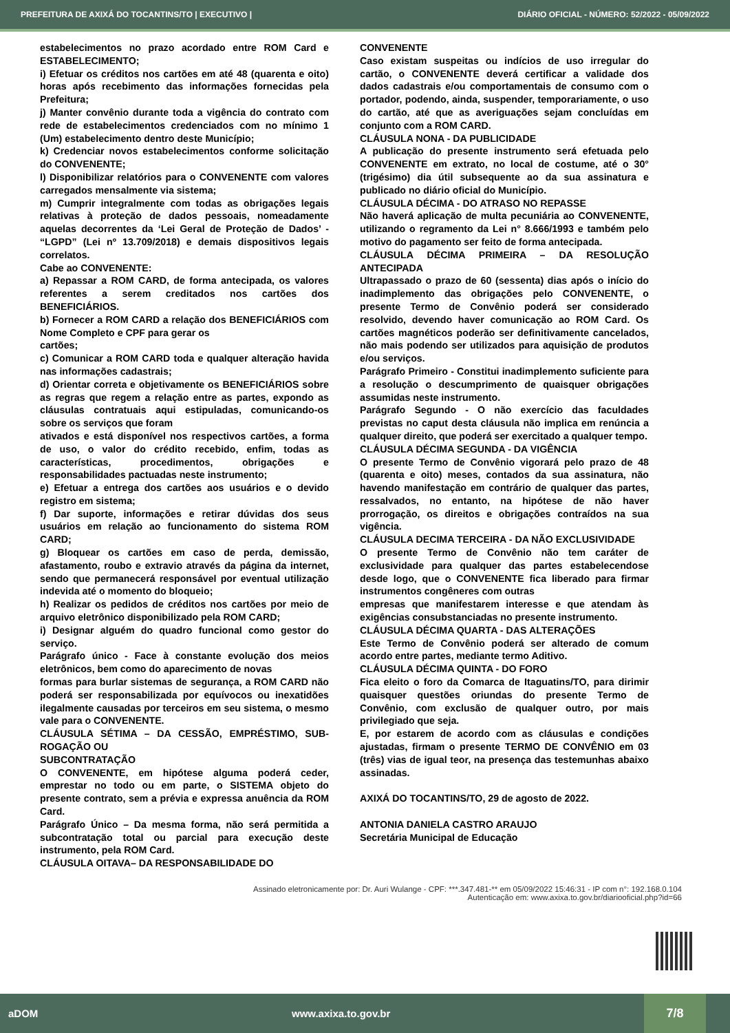PREFEITURA DE AXIXÁ DO TOCANTINS/TO | EXECUTIVO | DIÁRIO OFICIAL - NÚMERO: 52/2022 - 05/09/2022
estabelecimentos no prazo acordado entre ROM Card e ESTABELECIMENTO;
i) Efetuar os créditos nos cartões em até 48 (quarenta e oito) horas após recebimento das informações fornecidas pela Prefeitura;
j) Manter convênio durante toda a vigência do contrato com rede de estabelecimentos credenciados com no mínimo 1 (Um) estabelecimento dentro deste Município;
k) Credenciar novos estabelecimentos conforme solicitação do CONVENENTE;
l) Disponibilizar relatórios para o CONVENENTE com valores carregados mensalmente via sistema;
m) Cumprir integralmente com todas as obrigações legais relativas à proteção de dados pessoais, nomeadamente aquelas decorrentes da ‘Lei Geral de Proteção de Dados’ - “LGPD” (Lei nº 13.709/2018) e demais dispositivos legais correlatos.
Cabe ao CONVENENTE:
a) Repassar a ROM CARD, de forma antecipada, os valores referentes a serem creditados nos cartões dos BENEFICIÁRIOS.
b) Fornecer a ROM CARD a relação dos BENEFICIÁRIOS com Nome Completo e CPF para gerar os
cartões;
c) Comunicar a ROM CARD toda e qualquer alteração havida nas informações cadastrais;
d) Orientar correta e objetivamente os BENEFICIÁRIOS sobre as regras que regem a relação entre as partes, expondo as cláusulas contratuais aqui estipuladas, comunicando-os sobre os serviços que foram
ativados e está disponível nos respectivos cartões, a forma de uso, o valor do crédito recebido, enfim, todas as características, procedimentos, obrigações e responsabilidades pactuadas neste instrumento;
e) Efetuar a entrega dos cartões aos usuários e o devido registro em sistema;
f) Dar suporte, informações e retirar dúvidas dos seus usuários em relação ao funcionamento do sistema ROM CARD;
g) Bloquear os cartões em caso de perda, demissão, afastamento, roubo e extravio através da página da internet, sendo que permanecerá responsável por eventual utilização indevida até o momento do bloqueio;
h) Realizar os pedidos de créditos nos cartões por meio de arquivo eletrônico disponibilizado pela ROM CARD;
i) Designar alguém do quadro funcional como gestor do serviço.
Parágrafo único - Face à constante evolução dos meios eletrônicos, bem como do aparecimento de novas
formas para burlar sistemas de segurança, a ROM CARD não poderá ser responsabilizada por equívocos ou inexatidões ilegalmente causadas por terceiros em seu sistema, o mesmo vale para o CONVENENTE.
CLÁUSULA SÉTIMA – DA CESSÃO, EMPRÉSTIMO, SUB-ROGAÇÃO OU
SUBCONTRATAÇÃO
O CONVENENTE, em hipótese alguma poderá ceder, emprestar no todo ou em parte, o SISTEMA objeto do presente contrato, sem a prévia e expressa anuência da ROM Card.
Parágrafo Único – Da mesma forma, não será permitida a subcontratação total ou parcial para execução deste instrumento, pela ROM Card.
CLÁUSULA OITAVA– DA RESPONSABILIDADE DO
CONVENENTE
Caso existam suspeitas ou indícios de uso irregular do cartão, o CONVENENTE deverá certificar a validade dos dados cadastrais e/ou comportamentais de consumo com o portador, podendo, ainda, suspender, temporariamente, o uso do cartão, até que as averiguações sejam concluídas em conjunto com a ROM CARD.
CLÁUSULA NONA - DA PUBLICIDADE
A publicação do presente instrumento será efetuada pelo CONVENENTE em extrato, no local de costume, até o 30° (trigésimo) dia útil subsequente ao da sua assinatura e publicado no diário oficial do Município.
CLÁUSULA DÉCIMA - DO ATRASO NO REPASSE
Não haverá aplicação de multa pecuniária ao CONVENENTE, utilizando o regramento da Lei n° 8.666/1993 e também pelo motivo do pagamento ser feito de forma antecipada.
CLÁUSULA DÉCIMA PRIMEIRA – DA RESOLUÇÃO ANTECIPADA
Ultrapassado o prazo de 60 (sessenta) dias após o início do inadimplemento das obrigações pelo CONVENENTE, o presente Termo de Convênio poderá ser considerado resolvido, devendo haver comunicação ao ROM Card. Os cartões magnéticos poderão ser definitivamente cancelados, não mais podendo ser utilizados para aquisição de produtos e/ou serviços.
Parágrafo Primeiro - Constitui inadimplemento suficiente para a resolução o descumprimento de quaisquer obrigações assumidas neste instrumento.
Parágrafo Segundo - O não exercício das faculdades previstas no caput desta cláusula não implica em renúncia a qualquer direito, que poderá ser exercitado a qualquer tempo.
CLÁUSULA DÉCIMA SEGUNDA - DA VIGÊNCIA
O presente Termo de Convênio vigorará pelo prazo de 48 (quarenta e oito) meses, contados da sua assinatura, não havendo manifestação em contrário de qualquer das partes, ressalvados, no entanto, na hipótese de não haver prorrogação, os direitos e obrigações contraídos na sua vigência.
CLÁUSULA DECIMA TERCEIRA - DA NÃO EXCLUSIVIDADE
O presente Termo de Convênio não tem caráter de exclusividade para qualquer das partes estabelecendose desde logo, que o CONVENENTE fica liberado para firmar instrumentos congêneres com outras
empresas que manifestarem interesse e que atendam às exigências consubstanciadas no presente instrumento.
CLÁUSULA DÉCIMA QUARTA - DAS ALTERAÇÕES
Este Termo de Convênio poderá ser alterado de comum acordo entre partes, mediante termo Aditivo.
CLÁUSULA DÉCIMA QUINTA - DO FORO
Fica eleito o foro da Comarca de Itaguatins/TO, para dirimir quaisquer questões oriundas do presente Termo de Convênio, com exclusão de qualquer outro, por mais privilegiado que seja.
E, por estarem de acordo com as cláusulas e condições ajustadas, firmam o presente TERMO DE CONVÊNIO em 03 (três) vias de igual teor, na presença das testemunhas abaixo assinadas.
AXIXÁ DO TOCANTINS/TO, 29 de agosto de 2022.
ANTONIA DANIELA CASTRO ARAUJO
Secretária Municipal de Educação
Assinado eletronicamente por: Dr. Auri Wulange - CPF: ***.347.481-** em 05/09/2022 15:46:31 - IP com n°: 192.168.0.104
Autenticação em: www.axixa.to.gov.br/diariooficial.php?id=66
aDOM www.axixa.to.gov.br 7/8